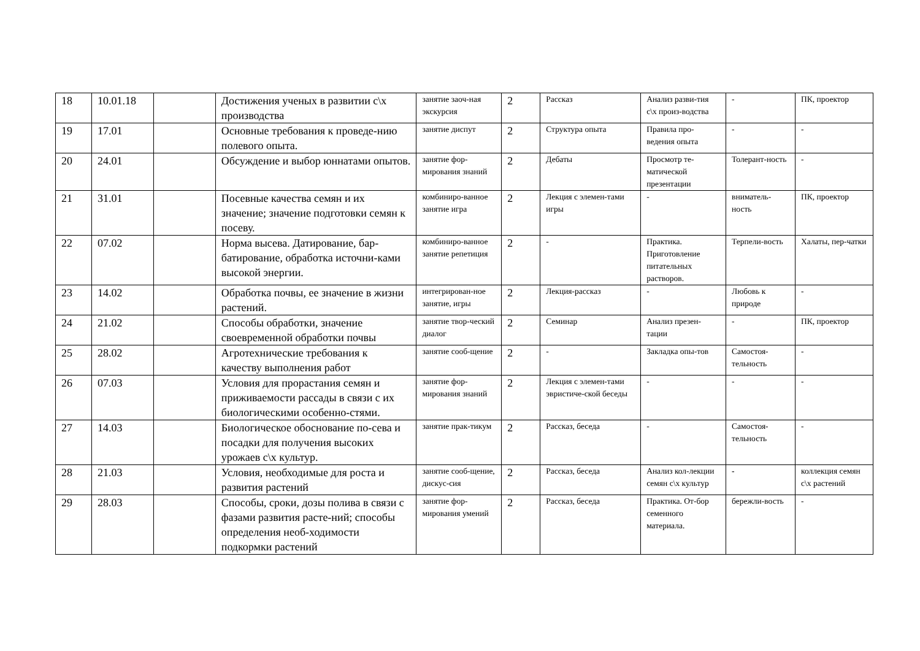| 18 | 10.01.18 | | Достижения ученых в развитии с\х производства | занятие заоч-ная экскурсия | 2 | Рассказ | Анализ разви-тия с\х произ-водства | - | ПК, проектор |
| 19 | 17.01 | | Основные требования к проведе-нию полевого опыта. | занятие диспут | 2 | Структура опыта | Правила про-ведения опыта | - | - |
| 20 | 24.01 | | Обсуждение и выбор юннатами опытов. | занятие фор-мирования знаний | 2 | Дебаты | Просмотр те-матической презентации | Толерант-ность | - |
| 21 | 31.01 | | Посевные качества семян и их значение; значение подготовки семян к посеву. | комбиниро-ванное занятие игра | 2 | Лекция с элемен-тами игры | - | вниматель-ность | ПК, проектор |
| 22 | 07.02 | | Норма высева. Датирование, бар-батирование, обработка источни-ками высокой энергии. | комбиниро-ванное занятие репетиция | 2 | - | Практика. Приготовление питательных растворов. | Терпели-вость | Халаты, пер-чатки |
| 23 | 14.02 | | Обработка почвы, ее значение в жизни растений. | интегрирован-ное занятие, игры | 2 | Лекция-рассказ | - | Любовь к природе | - |
| 24 | 21.02 | | Способы обработки, значение своевременной обработки почвы | занятие твор-ческий диалог | 2 | Семинар | Анализ презен-тации | - | ПК, проектор |
| 25 | 28.02 | | Агротехнические требования к качеству выполнения работ | занятие сооб-щение | 2 | - | Закладка опы-тов | Самостоя-тельность | - |
| 26 | 07.03 | | Условия для прорастания семян и приживаемости рассады в связи с их биологическими особенно-стями. | занятие фор-мирования знаний | 2 | Лекция с элемен-тами эвристиче-ской беседы | - | - | - |
| 27 | 14.03 | | Биологическое обоснование по-сева и посадки для получения высоких урожаев с\х культур. | занятие прак-тикум | 2 | Рассказ, беседа | - | Самостоя-тельность | - |
| 28 | 21.03 | | Условия, необходимые для роста и развития растений | занятие сооб-щение, дискус-сия | 2 | Рассказ, беседа | Анализ кол-лекции семян с\х культур | - | коллекция семян с\х растений |
| 29 | 28.03 | | Способы, сроки, дозы полива в связи с фазами развития расте-ний; способы определения необ-ходимости подкормки растений | занятие фор-мирования умений | 2 | Рассказ, беседа | Практика. От-бор семенного материала. | бережли-вость | - |